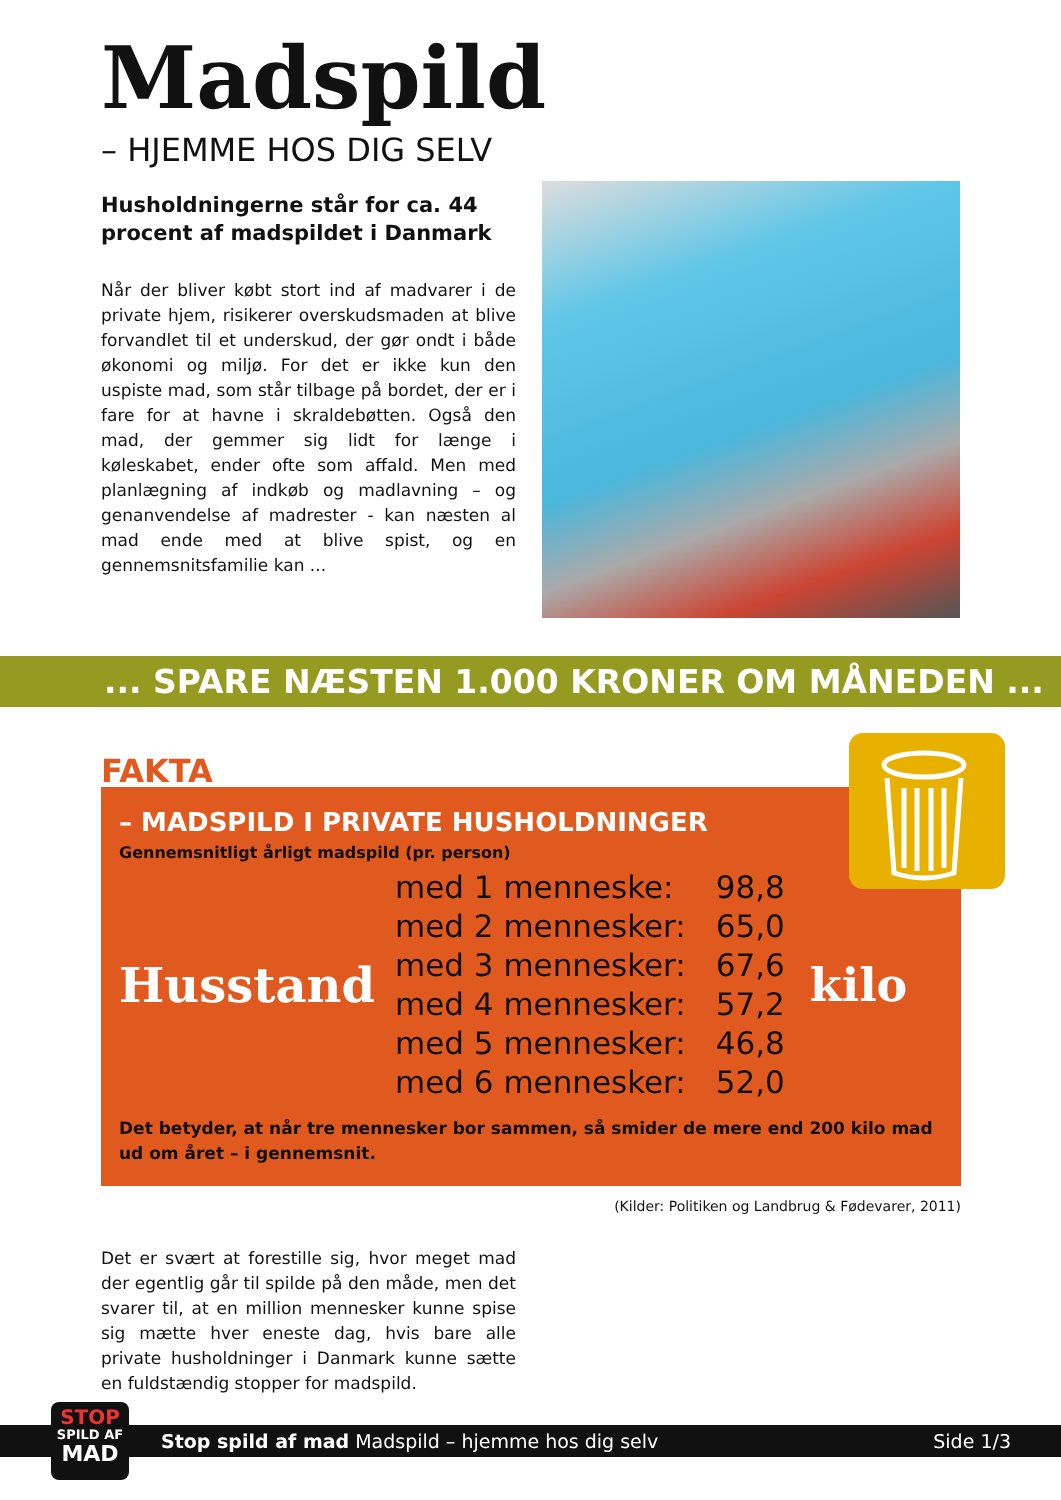Madspild
– HJEMME HOS DIG SELV
Husholdningerne står for ca. 44 procent af madspildet i Danmark
Når der bliver købt stort ind af madvarer i de private hjem, risikerer overskudsmaden at blive forvandlet til et underskud, der gør ondt i både økonomi og miljø. For det er ikke kun den uspiste mad, som står tilbage på bordet, der er i fare for at havne i skraldebøtten. Også den mad, der gemmer sig lidt for længe i køleskabet, ender ofte som affald. Men med planlægning af indkøb og madlavning – og genanvendelse af madrester - kan næsten al mad ende med at blive spist, og en gennemsnitsfamilie kan ...
... SPARE NÆSTEN 1.000 KRONER OM MÅNEDEN ...
FAKTA
– MADSPILD I PRIVATE HUSHOLDNINGER
Gennemsnitligt årligt madspild (pr. person)
| Husstand | med 1 menneske: | 98,8 | kilo |
| | med 2 mennesker: | 65,0 | |
| | med 3 mennesker: | 67,6 | |
| | med 4 mennesker: | 57,2 | |
| | med 5 mennesker: | 46,8 | |
| | med 6 mennesker: | 52,0 | |
Det betyder, at når tre mennesker bor sammen, så smider de mere end 200 kilo mad ud om året – i gennemsnit.
(Kilder: Politiken og Landbrug & Fødevarer, 2011)
Det er svært at forestille sig, hvor meget mad der egentlig går til spilde på den måde, men det svarer til, at en million mennesker kunne spise sig mætte hver eneste dag, hvis bare alle private husholdninger i Danmark kunne sætte en fuldstændig stopper for madspild.
Stop spild af mad Madspild – hjemme hos dig selv Side 1/3
STOP
SPILD AF
MAD